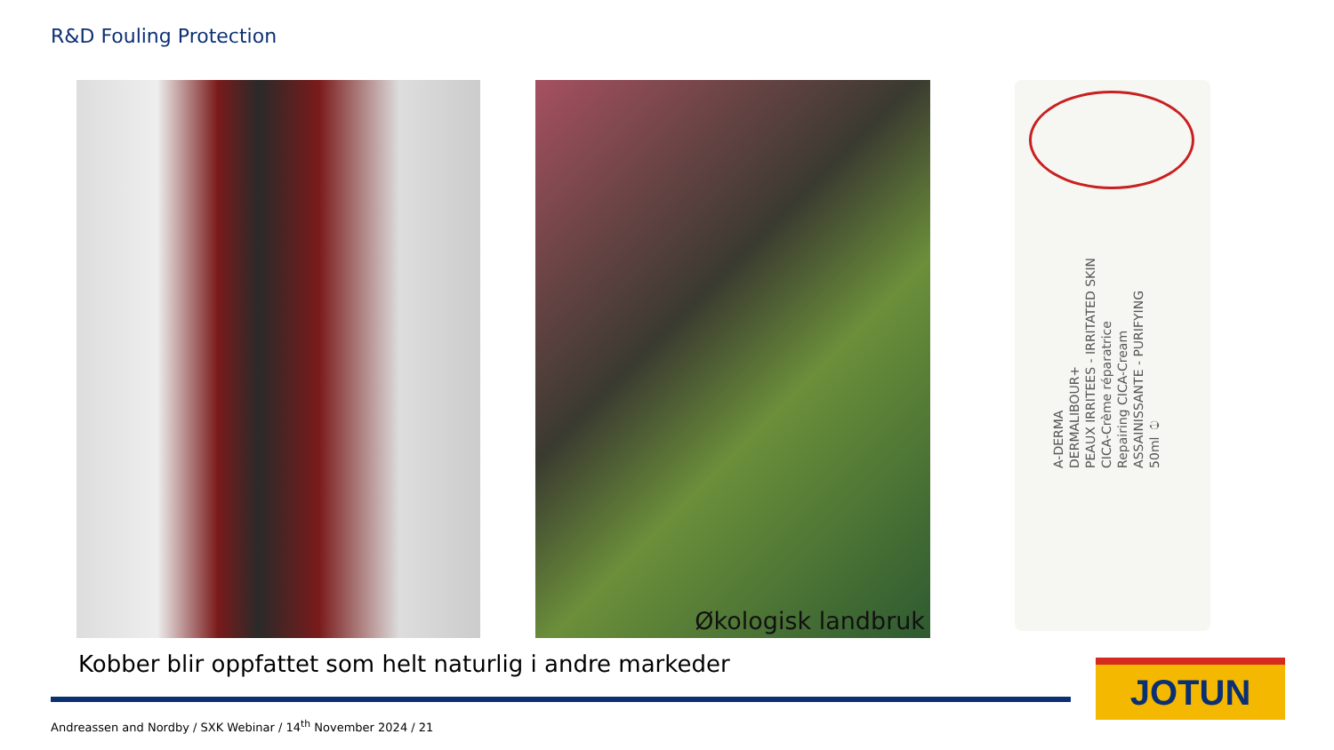R&D Fouling Protection
Økologisk landbruk
A-DERMA
DERMALIBOUR+
PEAUX IRRITEES - IRRITATED SKIN
CICA-Crème réparatrice
Repairing CICA-Cream
ASSAINISSANTE - PURIFYING
50ml ℮
Kobber blir oppfattet som helt naturlig i andre markeder
Andreassen and Nordby / SXK Webinar / 14<sup>th</sup> November 2024 / 21
JOTUN